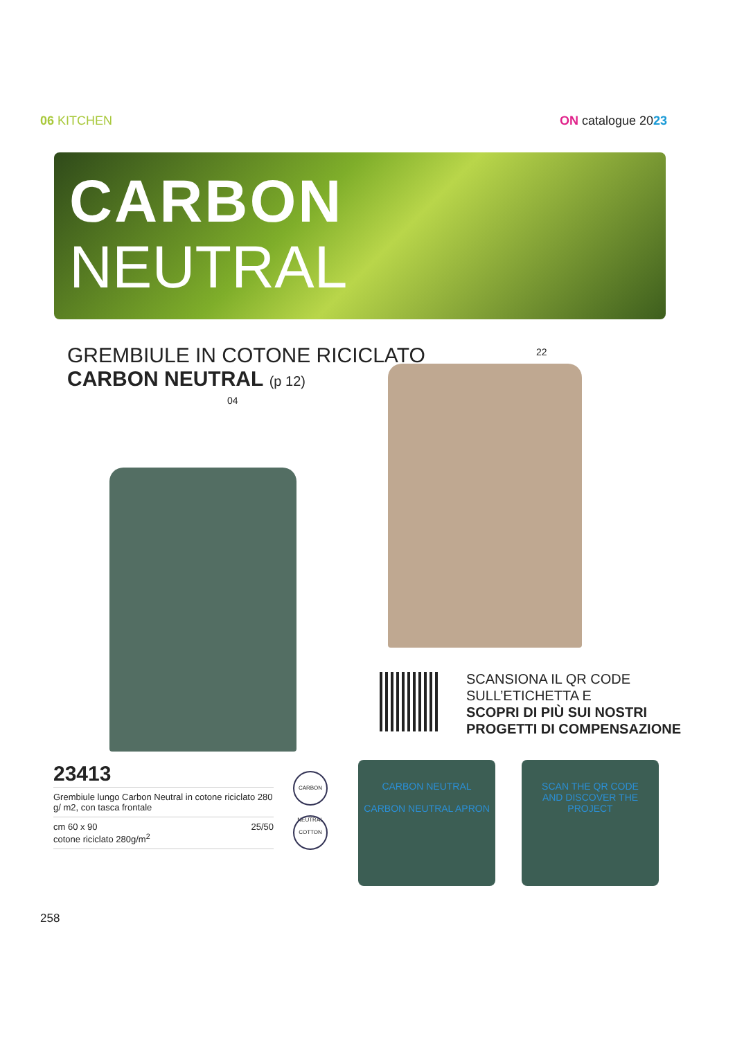06 KITCHEN ON catalogue 2023
CARBON
NEUTRAL
GREMBIULE IN COTONE RICICLATO
CARBON NEUTRAL (p 12)
04
22
SCANSIONA IL QR CODE
SULL’ETICHETTA E
SCOPRI DI PIÙ SUI NOSTRI
PROGETTI DI COMPENSAZIONE
23413
Grembiule lungo Carbon Neutral in cotone riciclato 280 g/ m2, con tasca frontale
cm 60 x 90
cotone riciclato 280g/m<sup>2</sup> 25/50
CARBON NEUTRAL
COTTON
CARBON NEUTRAL
CARBON NEUTRAL APRON
SCAN THE QR CODE
AND DISCOVER THE PROJECT
258